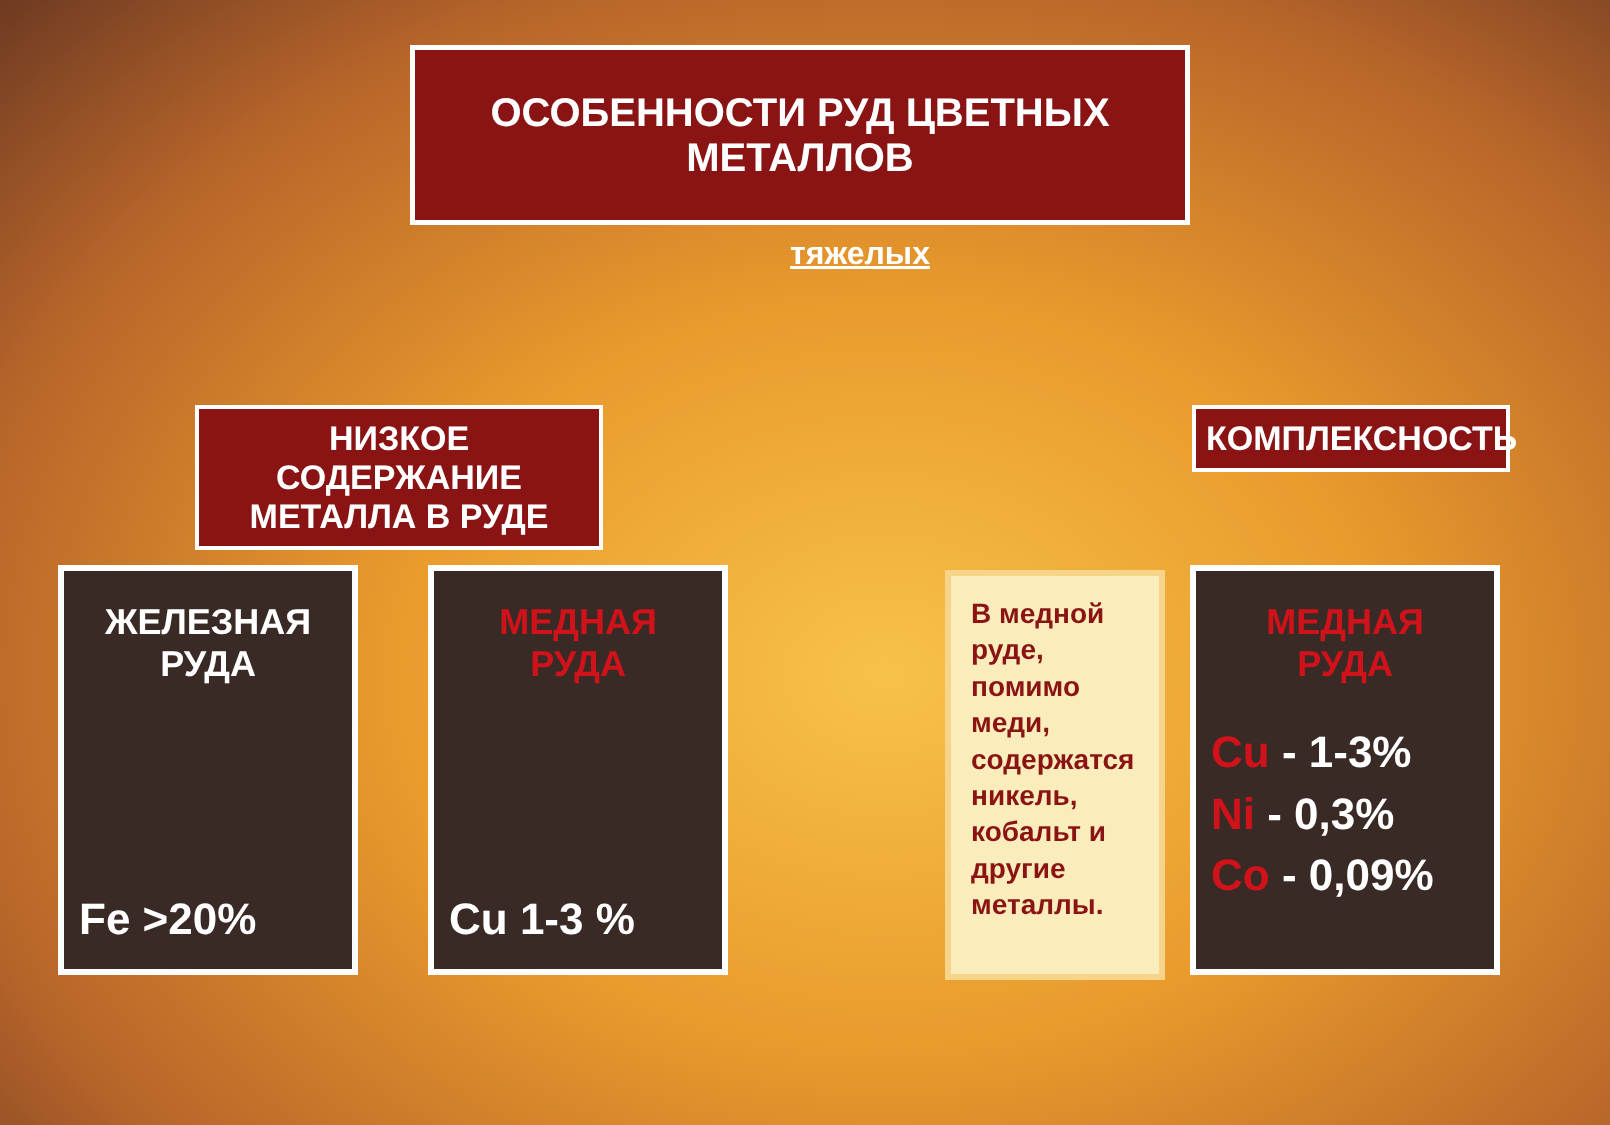ОСОБЕННОСТИ РУД ЦВЕТНЫХ МЕТАЛЛОВ
тяжелых
НИЗКОЕ СОДЕРЖАНИЕ
МЕТАЛЛА В РУДЕ
КОМПЛЕКСНОСТЬ
ЖЕЛЕЗНАЯ
РУДА
Fe >20%
МЕДНАЯ
РУДА
Cu 1-3 %
В медной руде, помимо меди, содержатся никель, кобальт и другие металлы.
МЕДНАЯ
РУДА
Cu - 1-3%
Ni - 0,3%
Co - 0,09%